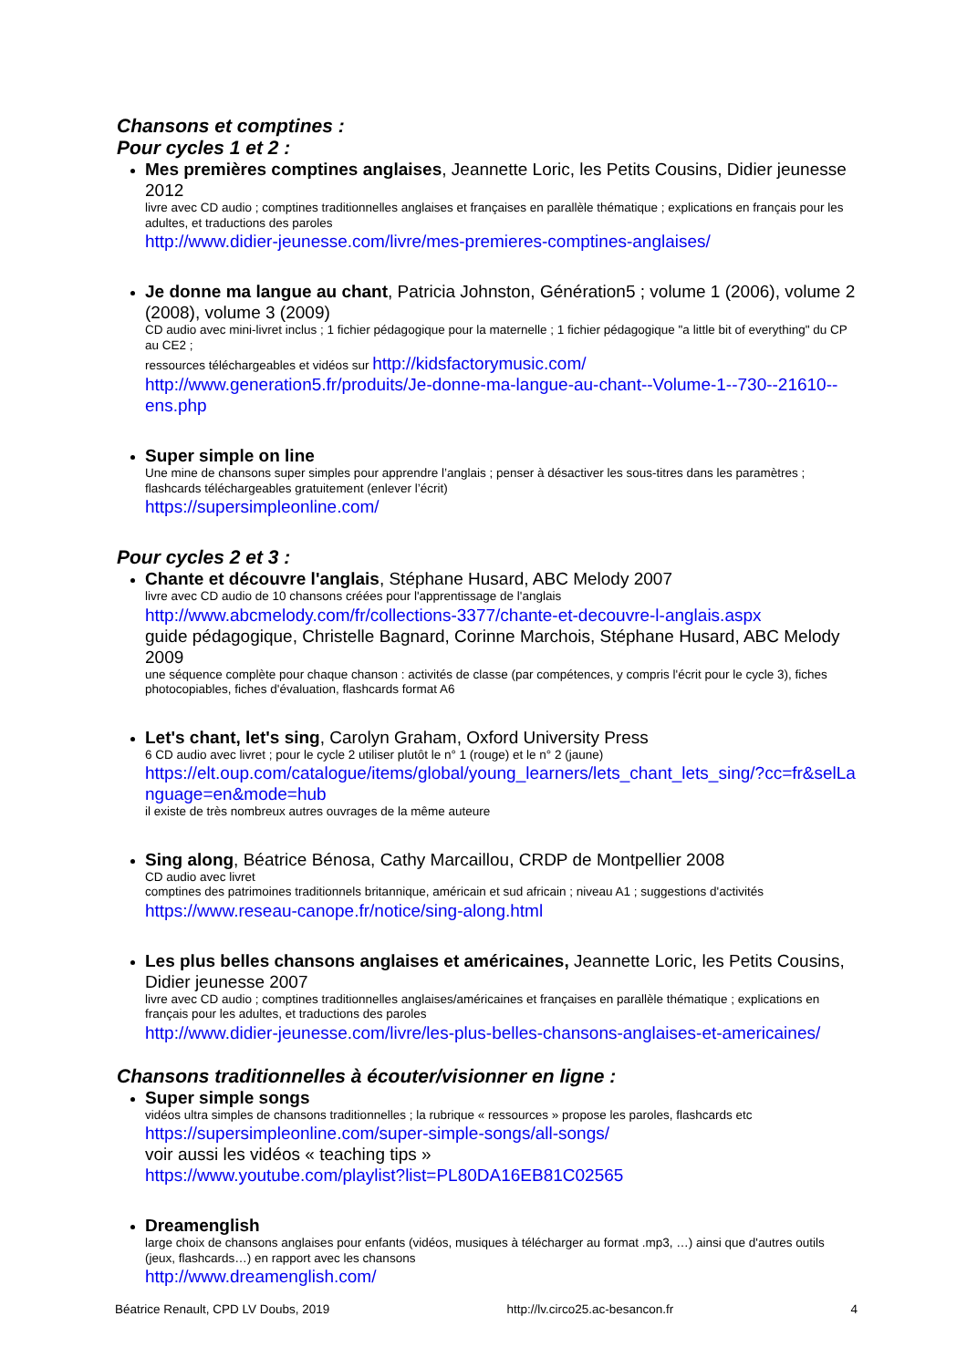Chansons et comptines :
Pour cycles 1 et 2 :
Mes premières comptines anglaises, Jeannette Loric, les Petits Cousins, Didier jeunesse 2012
livre avec CD audio ; comptines traditionnelles anglaises et françaises en parallèle thématique ; explications en français pour les adultes, et traductions des paroles
http://www.didier-jeunesse.com/livre/mes-premieres-comptines-anglaises/
Je donne ma langue au chant, Patricia Johnston, Génération5 ; volume 1 (2006), volume 2 (2008), volume 3 (2009)
CD audio avec mini-livret inclus ; 1 fichier pédagogique pour la maternelle ; 1 fichier pédagogique "a little bit of everything" du CP au CE2 ;
ressources téléchargeables et vidéos sur http://kidsfactorymusic.com/
http://www.generation5.fr/produits/Je-donne-ma-langue-au-chant--Volume-1--730--21610--ens.php
Super simple on line
Une mine de chansons super simples pour apprendre l’anglais ; penser à désactiver les sous-titres dans les paramètres ; flashcards téléchargeables gratuitement (enlever l’écrit)
https://supersimpleonline.com/
Pour cycles 2 et 3 :
Chante et découvre l'anglais, Stéphane Husard, ABC Melody 2007
livre avec CD audio de 10 chansons créées pour l'apprentissage de l'anglais
http://www.abcmelody.com/fr/collections-3377/chante-et-decouvre-l-anglais.aspx
guide pédagogique, Christelle Bagnard, Corinne Marchois, Stéphane Husard, ABC Melody 2009
une séquence complète pour chaque chanson : activités de classe (par compétences, y compris l'écrit pour le cycle 3), fiches photocopiables, fiches d'évaluation, flashcards format A6
Let's chant, let's sing, Carolyn Graham, Oxford University Press
6 CD audio avec livret ; pour le cycle 2 utiliser plutôt le n° 1 (rouge) et le n° 2 (jaune)
https://elt.oup.com/catalogue/items/global/young_learners/lets_chant_lets_sing/?cc=fr&selLanguage=en&mode=hub
il existe de très nombreux autres ouvrages de la même auteure
Sing along, Béatrice Bénosa, Cathy Marcaillou, CRDP de Montpellier 2008
CD audio avec livret
comptines des patrimoines traditionnels britannique, américain et sud africain ; niveau A1 ; suggestions d'activités
https://www.reseau-canope.fr/notice/sing-along.html
Les plus belles chansons anglaises et américaines, Jeannette Loric, les Petits Cousins, Didier jeunesse 2007
livre avec CD audio ; comptines traditionnelles anglaises/américaines et françaises en parallèle thématique ; explications en français pour les adultes, et traductions des paroles
http://www.didier-jeunesse.com/livre/les-plus-belles-chansons-anglaises-et-americaines/
Chansons traditionnelles à écouter/visionner en ligne :
Super simple songs
vidéos ultra simples de chansons traditionnelles ; la rubrique « ressources » propose les paroles, flashcards etc
https://supersimpleonline.com/super-simple-songs/all-songs/
voir aussi les vidéos « teaching tips »
https://www.youtube.com/playlist?list=PL80DA16EB81C02565
Dreamenglish
large choix de chansons anglaises pour enfants (vidéos, musiques à télécharger au format .mp3, …) ainsi que d'autres outils (jeux, flashcards…) en rapport avec les chansons
http://www.dreamenglish.com/
Béatrice Renault, CPD LV Doubs, 2019 http://lv.circo25.ac-besancon.fr 4